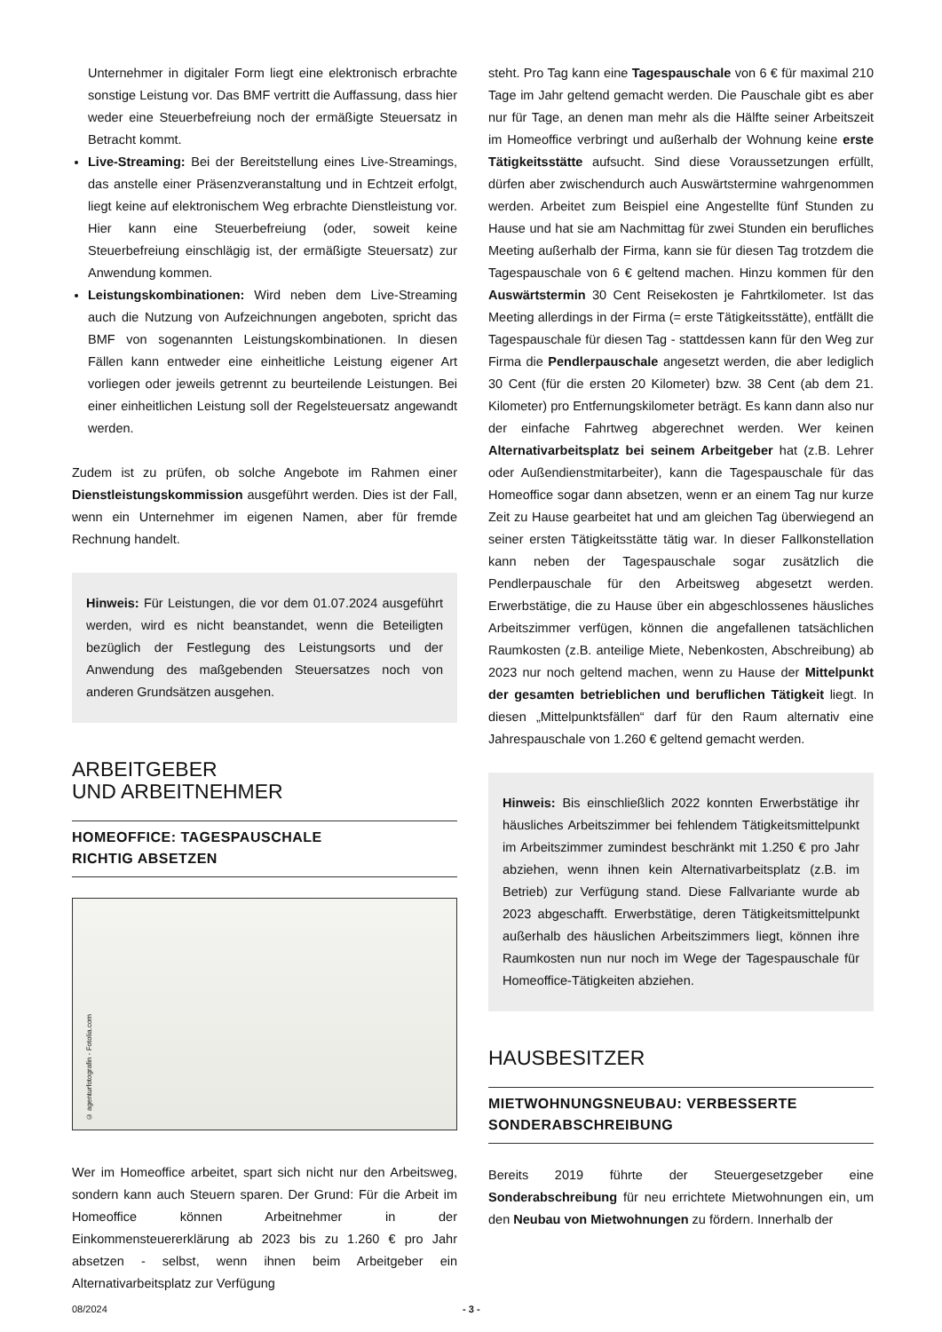Unternehmer in digitaler Form liegt eine elektronisch erbrachte sonstige Leistung vor. Das BMF vertritt die Auffassung, dass hier weder eine Steuerbefreiung noch der ermäßigte Steuersatz in Betracht kommt.
Live-Streaming: Bei der Bereitstellung eines Live-Streamings, das anstelle einer Präsenzveranstaltung und in Echtzeit erfolgt, liegt keine auf elektronischem Weg erbrachte Dienstleistung vor. Hier kann eine Steuerbefreiung (oder, soweit keine Steuerbefreiung einschlägig ist, der ermäßigte Steuersatz) zur Anwendung kommen.
Leistungskombinationen: Wird neben dem Live-Streaming auch die Nutzung von Aufzeichnungen angeboten, spricht das BMF von sogenannten Leistungskombinationen. In diesen Fällen kann entweder eine einheitliche Leistung eigener Art vorliegen oder jeweils getrennt zu beurteilende Leistungen. Bei einer einheitlichen Leistung soll der Regelsteuersatz angewandt werden.
Zudem ist zu prüfen, ob solche Angebote im Rahmen einer Dienstleistungskommission ausgeführt werden. Dies ist der Fall, wenn ein Unternehmer im eigenen Namen, aber für fremde Rechnung handelt.
Hinweis: Für Leistungen, die vor dem 01.07.2024 ausgeführt werden, wird es nicht beanstandet, wenn die Beteiligten bezüglich der Festlegung des Leistungsorts und der Anwendung des maßgebenden Steuersatzes noch von anderen Grundsätzen ausgehen.
ARBEITGEBER
UND ARBEITNEHMER
HOMEOFFICE: TAGESPAUSCHALE
RICHTIG ABSETZEN
© agenturfotografin - Fotolia.com
Wer im Homeoffice arbeitet, spart sich nicht nur den Arbeitsweg, sondern kann auch Steuern sparen. Der Grund: Für die Arbeit im Homeoffice können Arbeitnehmer in der Einkommensteuererklärung ab 2023 bis zu 1.260 € pro Jahr absetzen - selbst, wenn ihnen beim Arbeitgeber ein Alternativarbeitsplatz zur Verfügung
steht. Pro Tag kann eine Tagespauschale von 6 € für maximal 210 Tage im Jahr geltend gemacht werden. Die Pauschale gibt es aber nur für Tage, an denen man mehr als die Hälfte seiner Arbeitszeit im Homeoffice verbringt und außerhalb der Wohnung keine erste Tätigkeitsstätte aufsucht. Sind diese Voraussetzungen erfüllt, dürfen aber zwischendurch auch Auswärtstermine wahrgenommen werden. Arbeitet zum Beispiel eine Angestellte fünf Stunden zu Hause und hat sie am Nachmittag für zwei Stunden ein berufliches Meeting außerhalb der Firma, kann sie für diesen Tag trotzdem die Tagespauschale von 6 € geltend machen. Hinzu kommen für den Auswärtstermin 30 Cent Reisekosten je Fahrtkilometer. Ist das Meeting allerdings in der Firma (= erste Tätigkeitsstätte), entfällt die Tagespauschale für diesen Tag - stattdessen kann für den Weg zur Firma die Pendlerpauschale angesetzt werden, die aber lediglich 30 Cent (für die ersten 20 Kilometer) bzw. 38 Cent (ab dem 21. Kilometer) pro Entfernungskilometer beträgt. Es kann dann also nur der einfache Fahrtweg abgerechnet werden. Wer keinen Alternativarbeitsplatz bei seinem Arbeitgeber hat (z.B. Lehrer oder Außendienstmitarbeiter), kann die Tagespauschale für das Homeoffice sogar dann absetzen, wenn er an einem Tag nur kurze Zeit zu Hause gearbeitet hat und am gleichen Tag überwiegend an seiner ersten Tätigkeitsstätte tätig war. In dieser Fallkonstellation kann neben der Tagespauschale sogar zusätzlich die Pendlerpauschale für den Arbeitsweg abgesetzt werden. Erwerbstätige, die zu Hause über ein abgeschlossenes häusliches Arbeitszimmer verfügen, können die angefallenen tatsächlichen Raumkosten (z.B. anteilige Miete, Nebenkosten, Abschreibung) ab 2023 nur noch geltend machen, wenn zu Hause der Mittelpunkt der gesamten betrieblichen und beruflichen Tätigkeit liegt. In diesen „Mittelpunktsfällen“ darf für den Raum alternativ eine Jahrespauschale von 1.260 € geltend gemacht werden.
Hinweis: Bis einschließlich 2022 konnten Erwerbstätige ihr häusliches Arbeitszimmer bei fehlendem Tätigkeitsmittelpunkt im Arbeitszimmer zumindest beschränkt mit 1.250 € pro Jahr abziehen, wenn ihnen kein Alternativarbeitsplatz (z.B. im Betrieb) zur Verfügung stand. Diese Fallvariante wurde ab 2023 abgeschafft. Erwerbstätige, deren Tätigkeitsmittelpunkt außerhalb des häuslichen Arbeitszimmers liegt, können ihre Raumkosten nun nur noch im Wege der Tagespauschale für Homeoffice-Tätigkeiten abziehen.
HAUSBESITZER
MIETWOHNUNGSNEUBAU: VERBESSERTE
SONDERABSCHREIBUNG
Bereits 2019 führte der Steuergesetzgeber eine Sonderabschreibung für neu errichtete Mietwohnungen ein, um den Neubau von Mietwohnungen zu fördern. Innerhalb der
08/2024 - 3 -